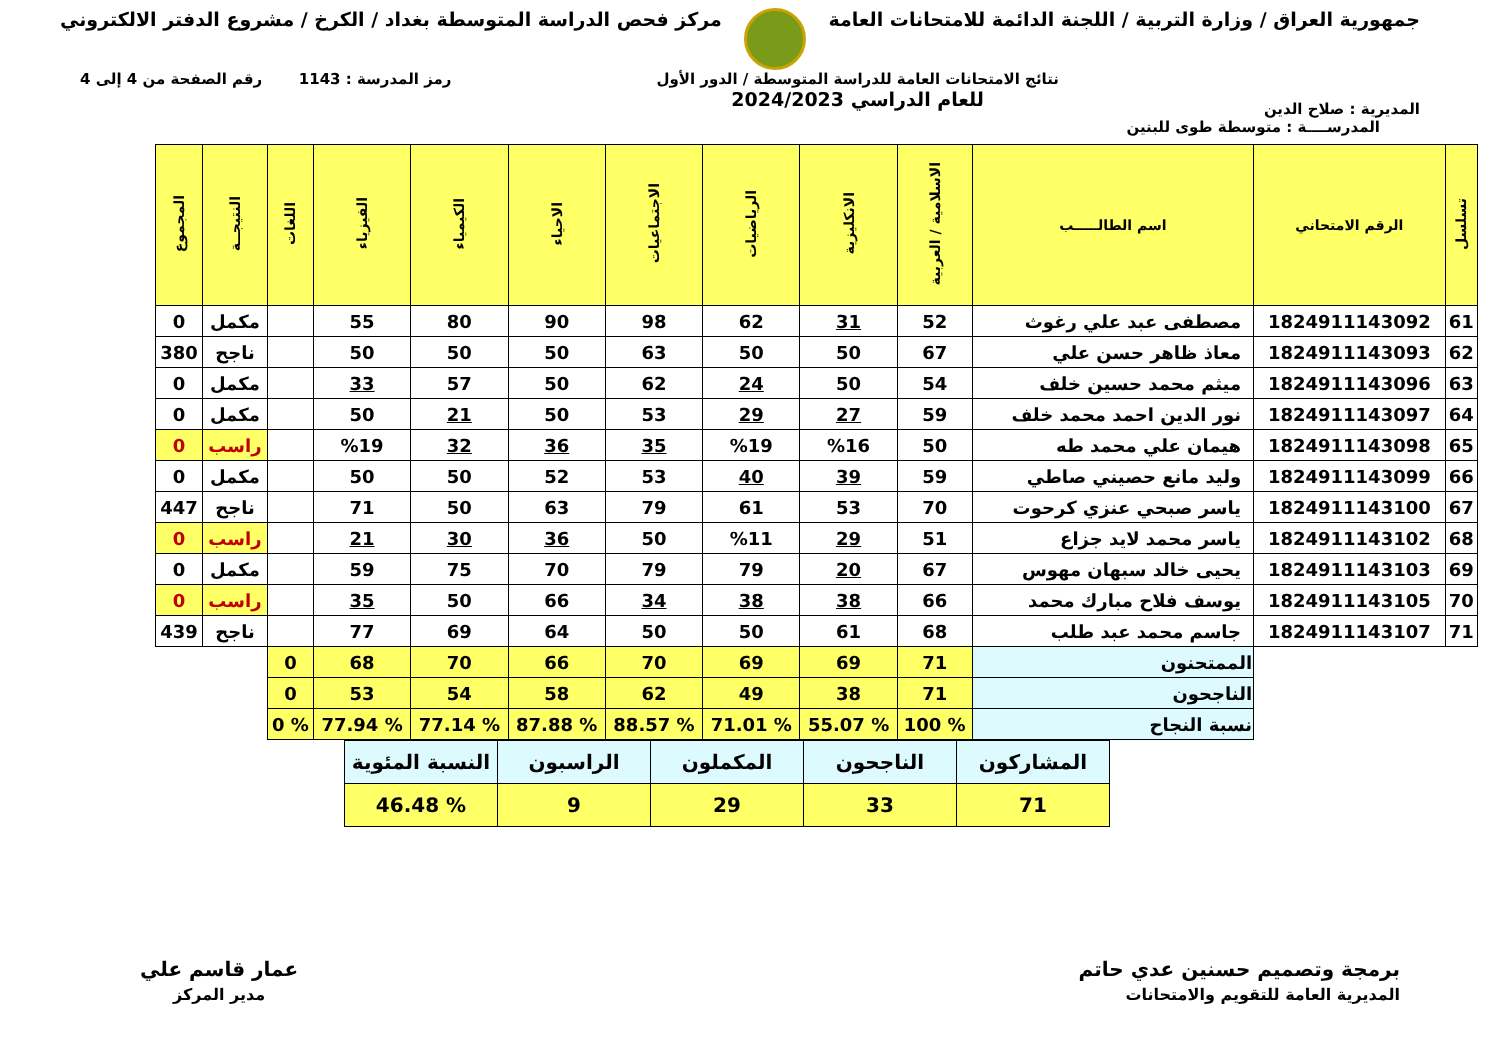جمهورية العراق / وزارة التربية / اللجنة الدائمة للامتحانات العامة
مركز فحص الدراسة المتوسطة بغداد / الكرخ / مشروع الدفتر الالكتروني
المديرية : صلاح الدين
نتائج الامتحانات العامة للدراسة المتوسطة / الدور الأول
للعام الدراسي 2024/2023
رمز المدرسة : 1143 رقم الصفحة من 4 إلى 4
المدرســــة : متوسطة طوى للبنين
| تسلسل | الرقم الامتحاني | اسم الطالـــــب | الاسلامية / العربية | الانكليزية | الرياضيات | الاجتماعيات | الاحياء | الكيمياء | الفيزياء | اللغات | النتيجــة | المجموع |
| --- | --- | --- | --- | --- | --- | --- | --- | --- | --- | --- | --- | --- |
| 61 | 1824911143092 | مصطفى عبد علي رغوث | 52 | 31 | 62 | 98 | 90 | 80 | 55 | | مكمل | 0 |
| 62 | 1824911143093 | معاذ ظاهر حسن علي | 67 | 50 | 50 | 63 | 50 | 50 | 50 | | ناجح | 380 |
| 63 | 1824911143096 | ميثم محمد حسين خلف | 54 | 50 | 24 | 62 | 50 | 57 | 33 | | مكمل | 0 |
| 64 | 1824911143097 | نور الدين احمد محمد خلف | 59 | 27 | 29 | 53 | 50 | 21 | 50 | | مكمل | 0 |
| 65 | 1824911143098 | هيمان علي محمد طه | 50 | %16 | %19 | 35 | 36 | 32 | %19 | | راسب | 0 |
| 66 | 1824911143099 | وليد مانع حصيني صاطي | 59 | 39 | 40 | 53 | 52 | 50 | 50 | | مكمل | 0 |
| 67 | 1824911143100 | ياسر صبحي عنزي كرحوت | 70 | 53 | 61 | 79 | 63 | 50 | 71 | | ناجح | 447 |
| 68 | 1824911143102 | ياسر محمد لايد جزاع | 51 | 29 | %11 | 50 | 36 | 30 | 21 | | راسب | 0 |
| 69 | 1824911143103 | يحيى خالد سبهان مهوس | 67 | 20 | 79 | 79 | 70 | 75 | 59 | | مكمل | 0 |
| 70 | 1824911143105 | يوسف فلاح مبارك محمد | 66 | 38 | 38 | 34 | 66 | 50 | 35 | | راسب | 0 |
| 71 | 1824911143107 | جاسم محمد عبد طلب | 68 | 61 | 50 | 50 | 64 | 69 | 77 | | ناجح | 439 |
| | | الممتحنون | 71 | 69 | 69 | 70 | 66 | 70 | 68 | 0 | | |
| | | الناجحون | 71 | 38 | 49 | 62 | 58 | 54 | 53 | 0 | | |
| | | نسبة النجاح | % 100 | % 55.07 | % 71.01 | % 88.57 | % 87.88 | % 77.14 | % 77.94 | % 0 | | |
| المشاركون | الناجحون | المكملون | الراسبون | النسبة المئوية |
| 71 | 33 | 29 | 9 | % 46.48 |
برمجة وتصميم حسنين عدي حاتم
المديرية العامة للتقويم والامتحانات
عمار قاسم علي
مدير المركز